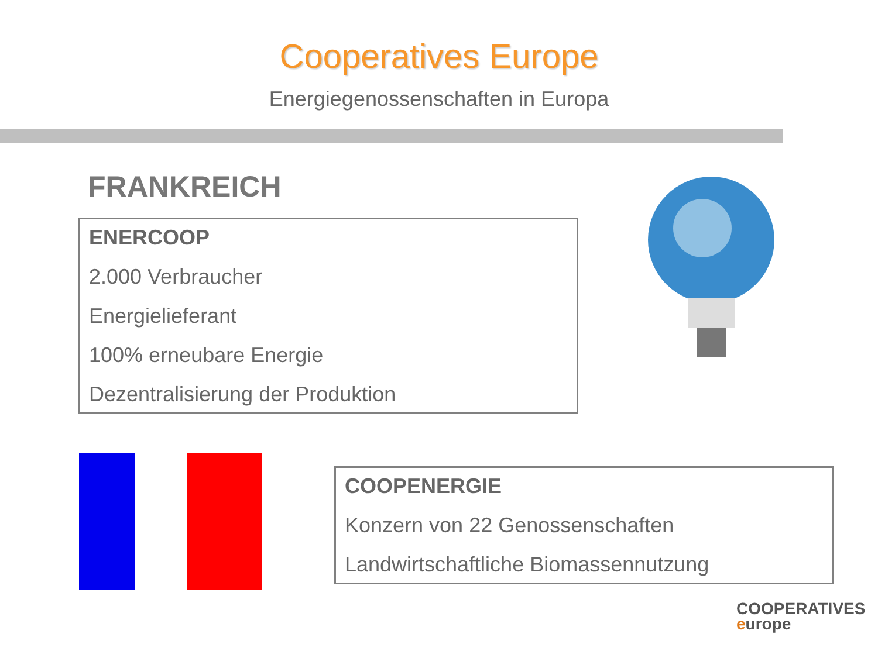Cooperatives Europe
Energiegenossenschaften in Europa
FRANKREICH
ENERCOOP
2.000 Verbraucher
Energielieferant
100% erneubare Energie
Dezentralisierung der Produktion
COOPENERGIE
Konzern von 22 Genossenschaften
Landwirtschaftliche Biomassennutzung
COOPERATIVES
europe